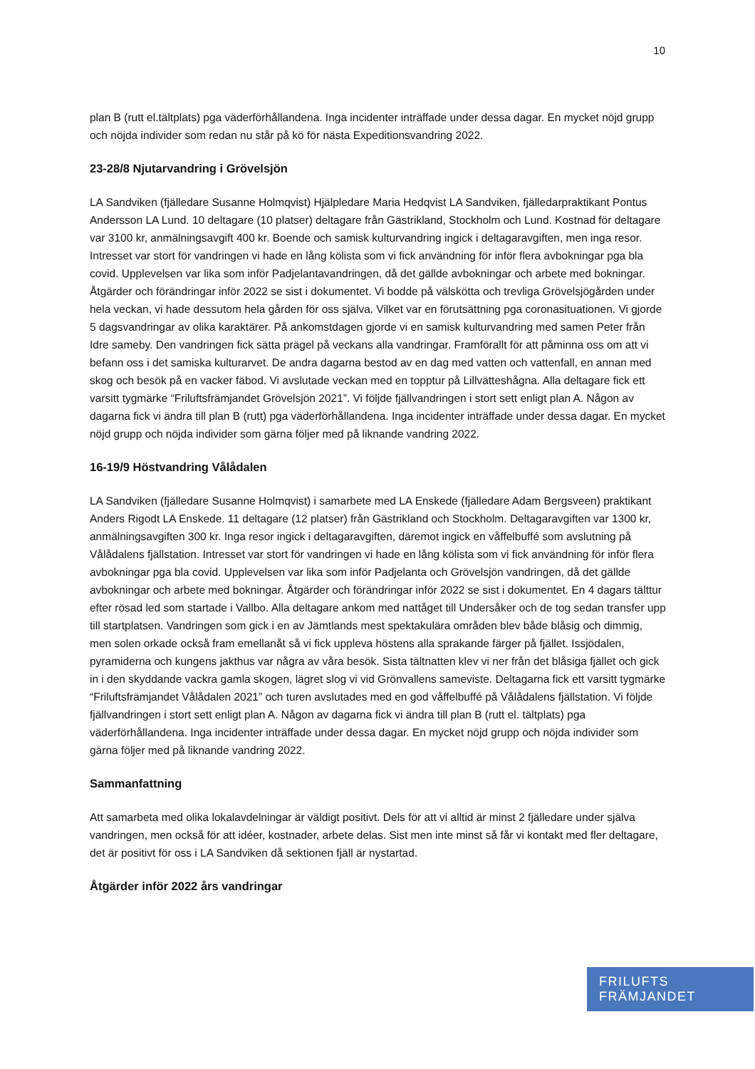10
plan B (rutt el.tältplats) pga väderförhållandena. Inga incidenter inträffade under dessa dagar. En mycket nöjd grupp och nöjda individer som redan nu står på kö för nästa Expeditionsvandring 2022.
23-28/8 Njutarvandring i Grövelsjön
LA Sandviken (fjälledare Susanne Holmqvist) Hjälpledare Maria Hedqvist LA Sandviken, fjälledarpraktikant Pontus Andersson LA Lund. 10 deltagare (10 platser) deltagare från Gästrikland, Stockholm och Lund. Kostnad för deltagare var 3100 kr, anmälningsavgift 400 kr. Boende och samisk kulturvandring ingick i deltagaravgiften, men inga resor. Intresset var stort för vandringen vi hade en lång kölista som vi fick användning för inför flera avbokningar pga bla covid. Upplevelsen var lika som inför Padjelantavandringen, då det gällde avbokningar och arbete med bokningar. Åtgärder och förändringar inför 2022 se sist i dokumentet. Vi bodde på välskötta och trevliga Grövelsjögården under hela veckan, vi hade dessutom hela gården för oss själva. Vilket var en förutsättning pga coronasituationen. Vi gjorde 5 dagsvandringar av olika karaktärer. På ankomstdagen gjorde vi en samisk kulturvandring med samen Peter från Idre sameby. Den vandringen fick sätta prägel på veckans alla vandringar. Framförallt för att påminna oss om att vi befann oss i det samiska kulturarvet. De andra dagarna bestod av en dag med vatten och vattenfall, en annan med skog och besök på en vacker fäbod. Vi avslutade veckan med en topptur på Lillvätteshågna. Alla deltagare fick ett varsitt tygmärke “Friluftsfrämjandet Grövelsjön 2021”. Vi följde fjällvandringen i stort sett enligt plan A. Någon av dagarna fick vi ändra till plan B (rutt) pga väderförhållandena. Inga incidenter inträffade under dessa dagar. En mycket nöjd grupp och nöjda individer som gärna följer med på liknande vandring 2022.
16-19/9 Höstvandring Vålådalen
LA Sandviken (fjälledare Susanne Holmqvist) i samarbete med LA Enskede (fjälledare Adam Bergsveen) praktikant Anders Rigodt LA Enskede. 11 deltagare (12 platser) från Gästrikland och Stockholm. Deltagaravgiften var 1300 kr, anmälningsavgiften 300 kr. Inga resor ingick i deltagaravgiften, däremot ingick en våffelbuffé som avslutning på Vålådalens fjällstation. Intresset var stort för vandringen vi hade en lång kölista som vi fick användning för inför flera avbokningar pga bla covid. Upplevelsen var lika som inför Padjelanta och Grövelsjön vandringen, då det gällde avbokningar och arbete med bokningar. Åtgärder och förändringar inför 2022 se sist i dokumentet. En 4 dagars tälttur efter rösad led som startade i Vallbo. Alla deltagare ankom med nattåget till Undersåker och de tog sedan transfer upp till startplatsen. Vandringen som gick i en av Jämtlands mest spektakulära områden blev både blåsig och dimmig, men solen orkade också fram emellanåt så vi fick uppleva höstens alla sprakande färger på fjället. Issjödalen, pyramiderna och kungens jakthus var några av våra besök. Sista tältnatten klev vi ner från det blåsiga fjället och gick in i den skyddande vackra gamla skogen, lägret slog vi vid Grönvallens sameviste. Deltagarna fick ett varsitt tygmärke “Friluftsfrämjandet Vålådalen 2021” och turen avslutades med en god våffelbuffé på Vålådalens fjällstation. Vi följde fjällvandringen i stort sett enligt plan A. Någon av dagarna fick vi ändra till plan B (rutt el. tältplats) pga väderförhållandena. Inga incidenter inträffade under dessa dagar. En mycket nöjd grupp och nöjda individer som gärna följer med på liknande vandring 2022.
Sammanfattning
Att samarbeta med olika lokalavdelningar är väldigt positivt. Dels för att vi alltid är minst 2 fjälledare under själva vandringen, men också för att idéer, kostnader, arbete delas. Sist men inte minst så får vi kontakt med fler deltagare, det är positivt för oss i LA Sandviken då sektionen fjäll är nystartad.
Åtgärder inför 2022 års vandringar
FRILUFTS
FRÄMJANDET